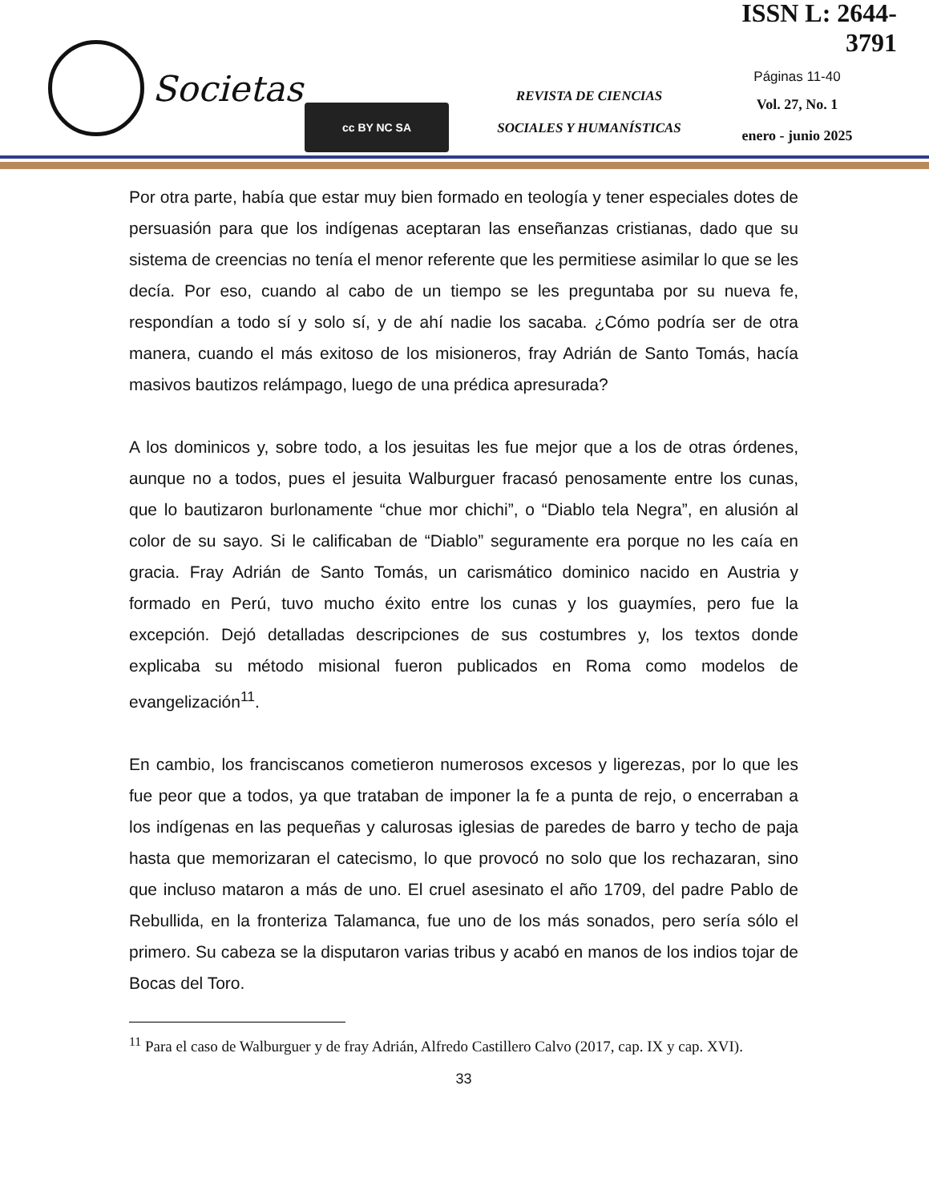Societas
cc BY NC SA
REVISTA DE CIENCIAS
SOCIALES Y HUMANÍSTICAS
ISSN L: 2644-3791
Páginas 11-40
Vol. 27, No. 1
enero - junio 2025
Por otra parte, había que estar muy bien formado en teología y tener especiales dotes de persuasión para que los indígenas aceptaran las enseñanzas cristianas, dado que su sistema de creencias no tenía el menor referente que les permitiese asimilar lo que se les decía. Por eso, cuando al cabo de un tiempo se les preguntaba por su nueva fe, respondían a todo sí y solo sí, y de ahí nadie los sacaba. ¿Cómo podría ser de otra manera, cuando el más exitoso de los misioneros, fray Adrián de Santo Tomás, hacía masivos bautizos relámpago, luego de una prédica apresurada?
A los dominicos y, sobre todo, a los jesuitas les fue mejor que a los de otras órdenes, aunque no a todos, pues el jesuita Walburguer fracasó penosamente entre los cunas, que lo bautizaron burlonamente “chue mor chichi”, o “Diablo tela Negra”, en alusión al color de su sayo. Si le calificaban de “Diablo” seguramente era porque no les caía en gracia. Fray Adrián de Santo Tomás, un carismático dominico nacido en Austria y formado en Perú, tuvo mucho éxito entre los cunas y los guaymíes, pero fue la excepción. Dejó detalladas descripciones de sus costumbres y, los textos donde explicaba su método misional fueron publicados en Roma como modelos de evangelización<sup>11</sup>.
En cambio, los franciscanos cometieron numerosos excesos y ligerezas, por lo que les fue peor que a todos, ya que trataban de imponer la fe a punta de rejo, o encerraban a los indígenas en las pequeñas y calurosas iglesias de paredes de barro y techo de paja hasta que memorizaran el catecismo, lo que provocó no solo que los rechazaran, sino que incluso mataron a más de uno. El cruel asesinato el año 1709, del padre Pablo de Rebullida, en la fronteriza Talamanca, fue uno de los más sonados, pero sería sólo el primero. Su cabeza se la disputaron varias tribus y acabó en manos de los indios tojar de Bocas del Toro.
<sup>11</sup> Para el caso de Walburguer y de fray Adrián, Alfredo Castillero Calvo (2017, cap. IX y cap. XVI).
33